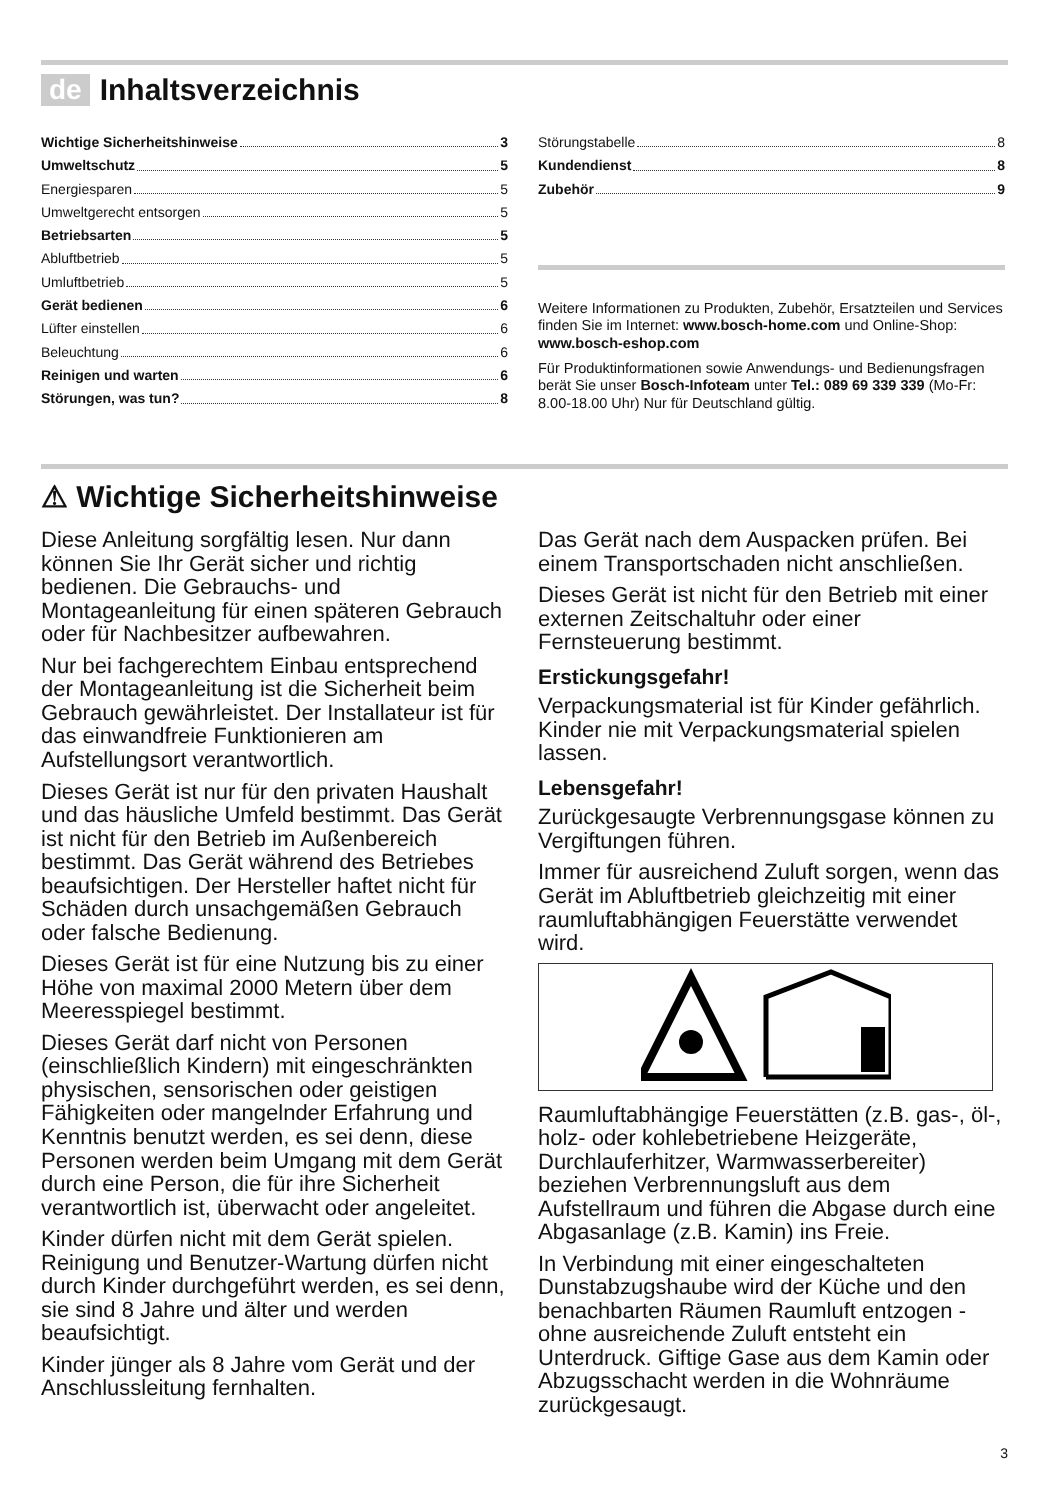de Inhaltsverzeichnis
Wichtige Sicherheitshinweise 3
Umweltschutz 5
Energiesparen 5
Umweltgerecht entsorgen 5
Betriebsarten 5
Abluftbetrieb 5
Umluftbetrieb 5
Gerät bedienen 6
Lüfter einstellen 6
Beleuchtung 6
Reinigen und warten 6
Störungen, was tun? 8
Störungstabelle 8
Kundendienst 8
Zubehör 9
Weitere Informationen zu Produkten, Zubehör, Ersatzteilen und Services finden Sie im Internet: www.bosch-home.com und Online-Shop: www.bosch-eshop.com
Für Produktinformationen sowie Anwendungs- und Bedienungsfragen berät Sie unser Bosch-Infoteam unter Tel.: 089 69 339 339 (Mo-Fr: 8.00-18.00 Uhr) Nur für Deutschland gültig.
⚠ Wichtige Sicherheitshinweise
Diese Anleitung sorgfältig lesen. Nur dann können Sie Ihr Gerät sicher und richtig bedienen. Die Gebrauchs- und Montageanleitung für einen späteren Gebrauch oder für Nachbesitzer aufbewahren.
Nur bei fachgerechtem Einbau entsprechend der Montageanleitung ist die Sicherheit beim Gebrauch gewährleistet. Der Installateur ist für das einwandfreie Funktionieren am Aufstellungsort verantwortlich.
Dieses Gerät ist nur für den privaten Haushalt und das häusliche Umfeld bestimmt. Das Gerät ist nicht für den Betrieb im Außenbereich bestimmt. Das Gerät während des Betriebes beaufsichtigen. Der Hersteller haftet nicht für Schäden durch unsachgemäßen Gebrauch oder falsche Bedienung.
Dieses Gerät ist für eine Nutzung bis zu einer Höhe von maximal 2000 Metern über dem Meeresspiegel bestimmt.
Dieses Gerät darf nicht von Personen (einschließlich Kindern) mit eingeschränkten physischen, sensorischen oder geistigen Fähigkeiten oder mangelnder Erfahrung und Kenntnis benutzt werden, es sei denn, diese Personen werden beim Umgang mit dem Gerät durch eine Person, die für ihre Sicherheit verantwortlich ist, überwacht oder angeleitet.
Kinder dürfen nicht mit dem Gerät spielen. Reinigung und Benutzer-Wartung dürfen nicht durch Kinder durchgeführt werden, es sei denn, sie sind 8 Jahre und älter und werden beaufsichtigt.
Kinder jünger als 8 Jahre vom Gerät und der Anschlussleitung fernhalten.
Das Gerät nach dem Auspacken prüfen. Bei einem Transportschaden nicht anschließen.
Dieses Gerät ist nicht für den Betrieb mit einer externen Zeitschaltuhr oder einer Fernsteuerung bestimmt.
Erstickungsgefahr!
Verpackungsmaterial ist für Kinder gefährlich. Kinder nie mit Verpackungsmaterial spielen lassen.
Lebensgefahr!
Zurückgesaugte Verbrennungsgase können zu Vergiftungen führen.
Immer für ausreichend Zuluft sorgen, wenn das Gerät im Abluftbetrieb gleichzeitig mit einer raumluftabhängigen Feuerstätte verwendet wird.
Raumluftabhängige Feuerstätten (z.B. gas-, öl-, holz- oder kohlebetriebene Heizgeräte, Durchlauferhitzer, Warmwasserbereiter) beziehen Verbrennungsluft aus dem Aufstellraum und führen die Abgase durch eine Abgasanlage (z.B. Kamin) ins Freie.
In Verbindung mit einer eingeschalteten Dunstabzugshaube wird der Küche und den benachbarten Räumen Raumluft entzogen - ohne ausreichende Zuluft entsteht ein Unterdruck. Giftige Gase aus dem Kamin oder Abzugsschacht werden in die Wohnräume zurückgesaugt.
3